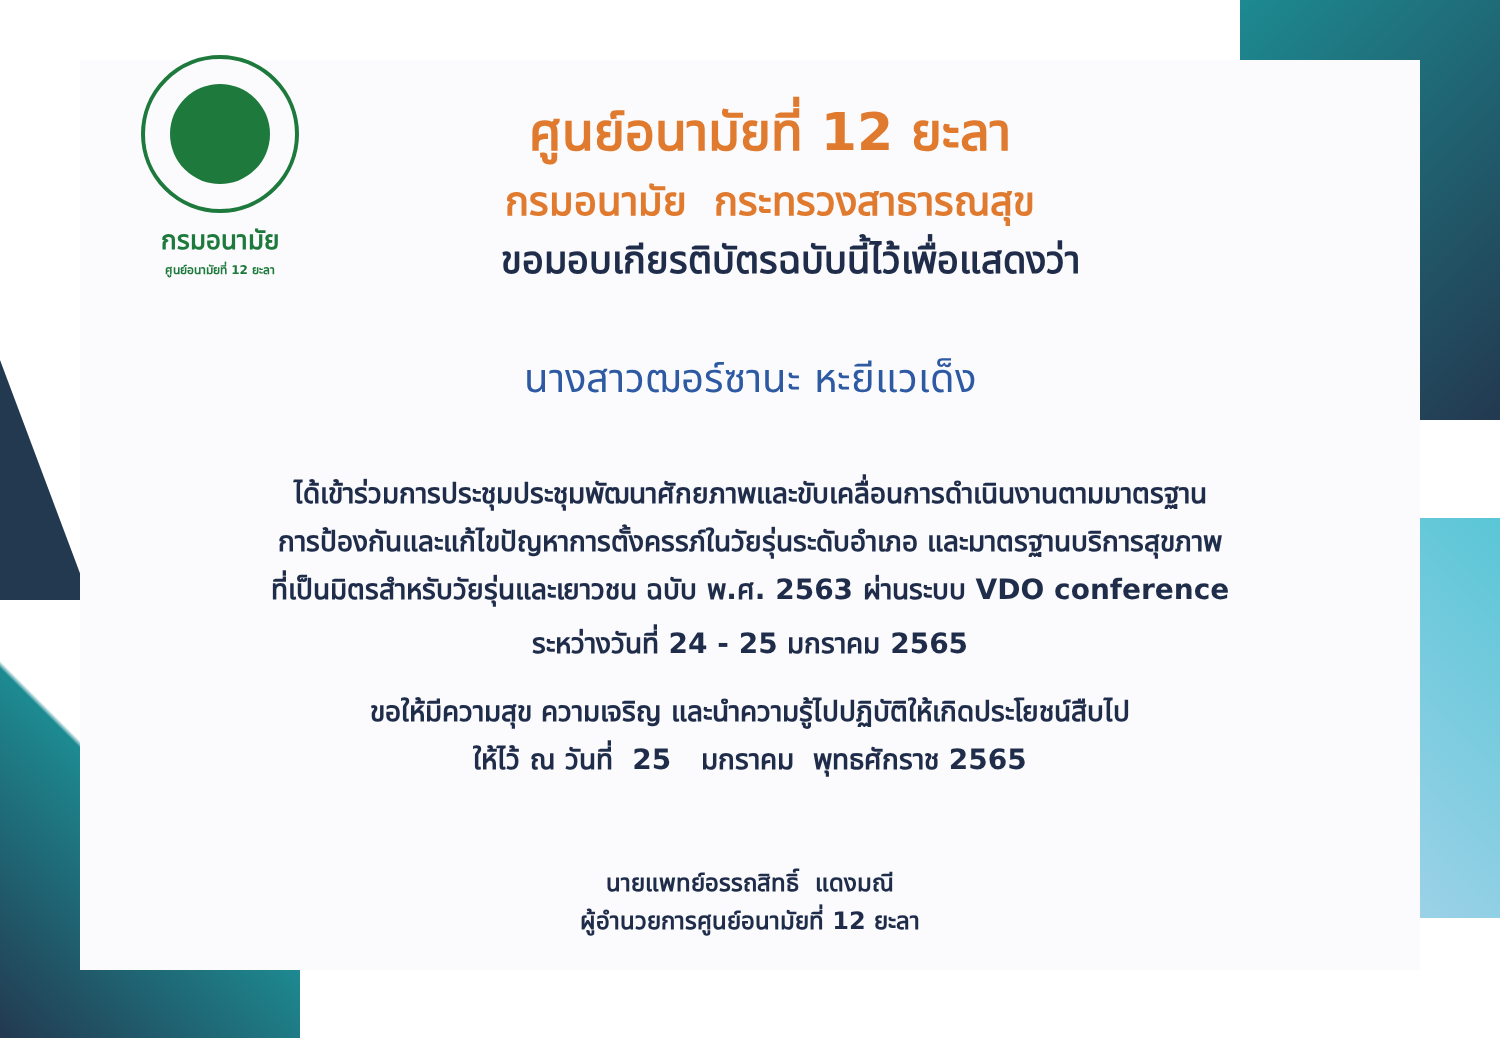กรมอนามัย
ศูนย์อนามัยที่ 12 ยะลา
ศูนย์อนามัยที่ 12 ยะลา
กรมอนามัย กระทรวงสาธารณสุข
ขอมอบเกียรติบัตรฉบับนี้ไว้เพื่อแสดงว่า
นางสาวฒอร์ซานะ หะยีแวเด็ง
ได้เข้าร่วมการประชุมประชุมพัฒนาศักยภาพและขับเคลื่อนการดำเนินงานตามมาตรฐาน
การป้องกันและแก้ไขปัญหาการตั้งครรภ์ในวัยรุ่นระดับอำเภอ และมาตรฐานบริการสุขภาพ
ที่เป็นมิตรสำหรับวัยรุ่นและเยาวชน ฉบับ พ.ศ. 2563 ผ่านระบบ VDO conference
ระหว่างวันที่ 24 - 25 มกราคม 2565
ขอให้มีความสุข ความเจริญ และนำความรู้ไปปฏิบัติให้เกิดประโยชน์สืบไป
ให้ไว้ ณ วันที่ 25 มกราคม พุทธศักราช 2565
นายแพทย์อรรถสิทธิ์ แดงมณี
ผู้อำนวยการศูนย์อนามัยที่ 12 ยะลา